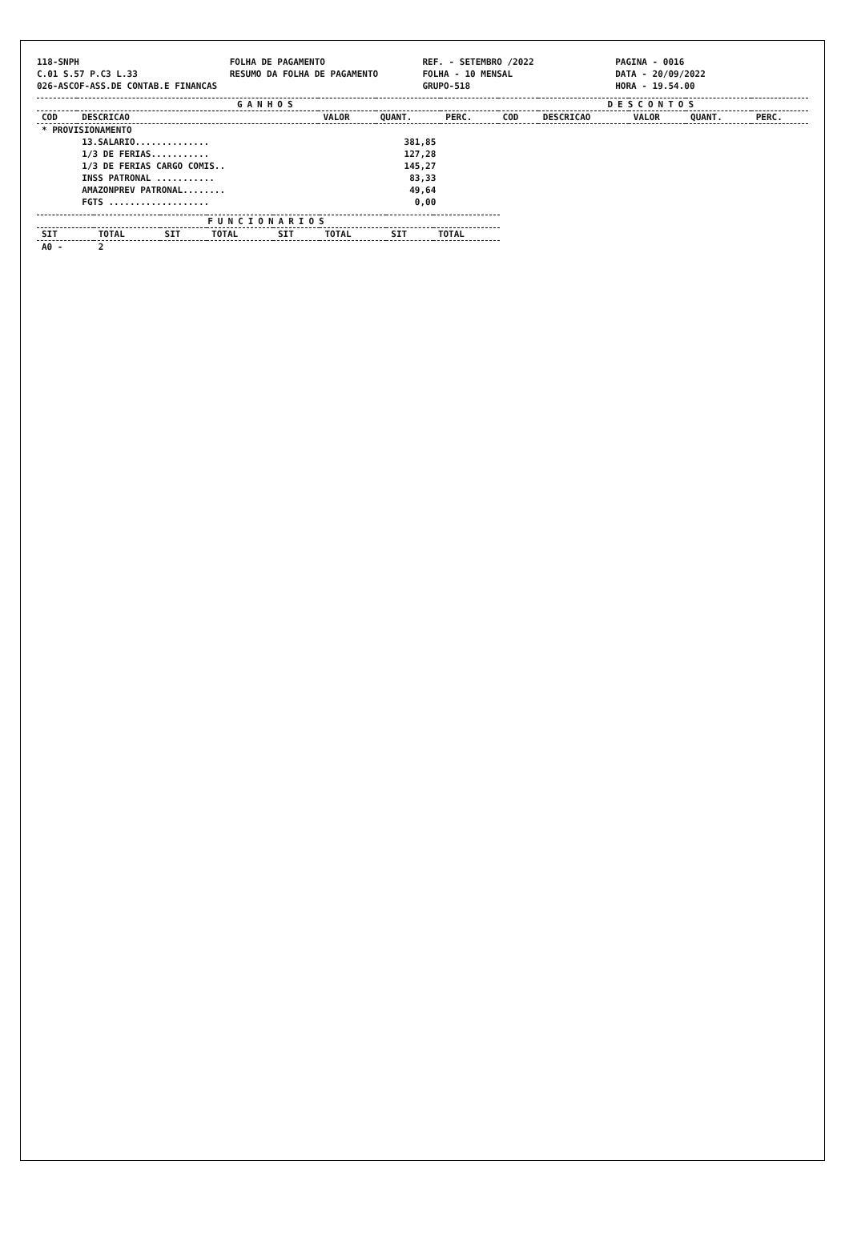118-SNPH FOLHA DE PAGAMENTO REF. - SETEMBRO /2022 PAGINA - 0016
C.01 S.57 P.C3 L.33 RESUMO DA FOLHA DE PAGAMENTO FOLHA - 10 MENSAL DATA - 20/09/2022
026-ASCOF-ASS.DE CONTAB.E FINANCAS
GRUPO-518 HORA - 19.54.00
| GANHOS | | | | | DESCONTOS | | | | |
| --- | --- | --- | --- | --- | --- | --- | --- | --- | --- |
| COD | DESCRICAO | VALOR | QUANT. | PERC. | COD | DESCRICAO | VALOR | QUANT. | PERC. |
| * PROVISIONAMENTO | | | | | | | | | |
| | 13.SALARIO.............. | | 381,85 | | | | | | |
| | 1/3 DE FERIAS........... | | 127,28 | | | | | | |
| | 1/3 DE FERIAS CARGO COMIS.. | | 145,27 | | | | | | |
| | INSS PATRONAL ........... | | 83,33 | | | | | | |
| | AMAZONPREV PATRONAL........ | | 49,64 | | | | | | |
| | FGTS ................... | | 0,00 | | | | | | |
| FUNCIONARIOS | | | | | | | |
| --- | --- | --- | --- | --- | --- | --- | --- |
| SIT | TOTAL | SIT | TOTAL | SIT | TOTAL | SIT | TOTAL |
| A0 - | 2 | | | | | | |